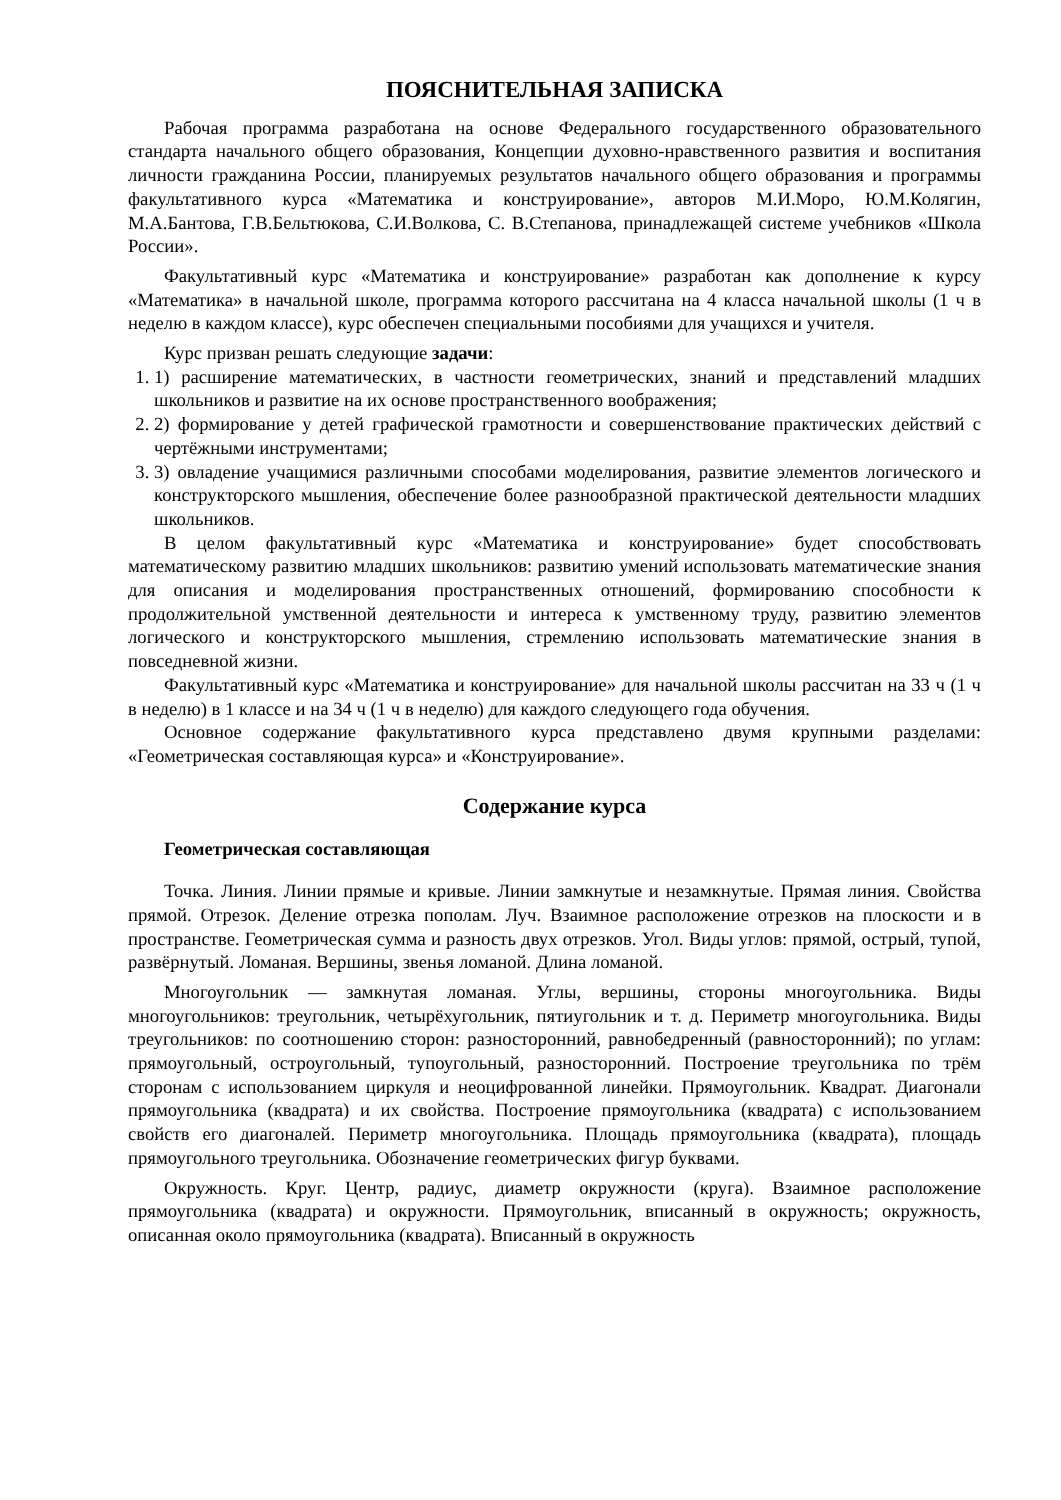ПОЯСНИТЕЛЬНАЯ ЗАПИСКА
Рабочая программа разработана на основе Федерального государственного образовательного стандарта начального общего образования, Концепции духовно-нравственного развития и воспитания личности гражданина России, планируемых результатов начального общего образования и программы факультативного курса «Математика и конструирование», авторов М.И.Моро, Ю.М.Колягин, М.А.Бантова, Г.В.Бельтюкова, С.И.Волкова, С. В.Степанова, принадлежащей системе учебников «Школа России».
Факультативный курс «Математика и конструирование» разработан как дополнение к курсу «Математика» в начальной школе, программа которого рассчитана на 4 класса начальной школы (1 ч в неделю в каждом классе), курс обеспечен специальными пособиями для учащихся и учителя.
Курс призван решать следующие задачи:
1. 1) расширение математических, в частности геометрических, знаний и представлений младших школьников и развитие на их основе пространственного воображения;
2. 2) формирование у детей графической грамотности и совершенствование практических действий с чертёжными инструментами;
3. 3) овладение учащимися различными способами моделирования, развитие элементов логического и конструкторского мышления, обеспечение более разнообразной практической деятельности младших школьников.
В целом факультативный курс «Математика и конструирование» будет способствовать математическому развитию младших школьников: развитию умений использовать математические знания для описания и моделирования пространственных отношений, формированию способности к продолжительной умственной деятельности и интереса к умственному труду, развитию элементов логического и конструкторского мышления, стремлению использовать математические знания в повседневной жизни.
Факультативный курс «Математика и конструирование» для начальной школы рассчитан на 33 ч (1 ч в неделю) в 1 классе и на 34 ч (1 ч в неделю) для каждого следующего года обучения.
Основное содержание факультативного курса представлено двумя крупными разделами: «Геометрическая составляющая курса» и «Конструирование».
Содержание курса
Геометрическая составляющая
Точка. Линия. Линии прямые и кривые. Линии замкнутые и незамкнутые. Прямая линия. Свойства прямой. Отрезок. Деление отрезка пополам. Луч. Взаимное расположение отрезков на плоскости и в пространстве. Геометрическая сумма и разность двух отрезков. Угол. Виды углов: прямой, острый, тупой, развёрнутый. Ломаная. Вершины, звенья ломаной. Длина ломаной.
Многоугольник — замкнутая ломаная. Углы, вершины, стороны многоугольника. Виды многоугольников: треугольник, четырёхугольник, пятиугольник и т. д. Периметр многоугольника. Виды треугольников: по соотношению сторон: разносторонний, равнобедренный (равносторонний); по углам: прямоугольный, остроугольный, тупоугольный, разносторонний. Построение треугольника по трём сторонам с использованием циркуля и неоцифрованной линейки. Прямоугольник. Квадрат. Диагонали прямоугольника (квадрата) и их свойства. Построение прямоугольника (квадрата) с использованием свойств его диагоналей. Периметр многоугольника. Площадь прямоугольника (квадрата), площадь прямоугольного треугольника. Обозначение геометрических фигур буквами.
Окружность. Круг. Центр, радиус, диаметр окружности (круга). Взаимное расположение прямоугольника (квадрата) и окружности. Прямоугольник, вписанный в окружность; окружность, описанная около прямоугольника (квадрата). Вписанный в окружность